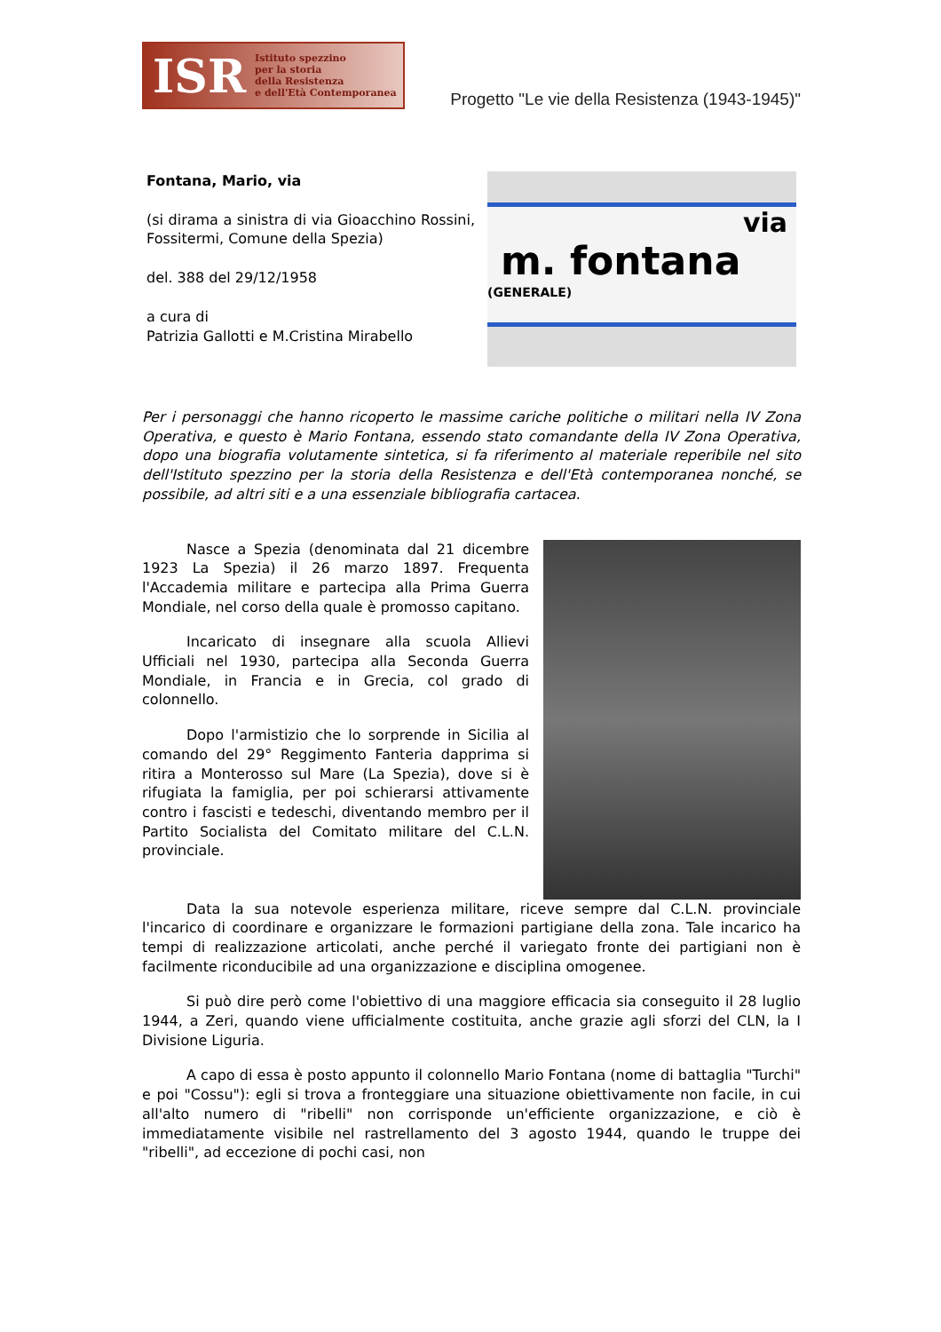ISR Istituto spezzino
per la storia
della Resistenza
e dell'Età Contemporanea
Progetto "Le vie della Resistenza (1943-1945)"
Fontana, Mario, via
(si dirama a sinistra di via Gioacchino Rossini, Fossitermi, Comune della Spezia)
del. 388 del 29/12/1958
a cura di
Patrizia Gallotti e M.Cristina Mirabello
via
m. fontana (GENERALE)
Per i personaggi che hanno ricoperto le massime cariche politiche o militari nella IV Zona Operativa, e questo è Mario Fontana, essendo stato comandante della IV Zona Operativa, dopo una biografia volutamente sintetica, si fa riferimento al materiale reperibile nel sito dell'Istituto spezzino per la storia della Resistenza e dell'Età contemporanea nonché, se possibile, ad altri siti e a una essenziale bibliografia cartacea.
Nasce a Spezia (denominata dal 21 dicembre 1923 La Spezia) il 26 marzo 1897. Frequenta l'Accademia militare e partecipa alla Prima Guerra Mondiale, nel corso della quale è promosso capitano.
Incaricato di insegnare alla scuola Allievi Ufficiali nel 1930, partecipa alla Seconda Guerra Mondiale, in Francia e in Grecia, col grado di colonnello.
Dopo l'armistizio che lo sorprende in Sicilia al comando del 29° Reggimento Fanteria dapprima si ritira a Monterosso sul Mare (La Spezia), dove si è rifugiata la famiglia, per poi schierarsi attivamente contro i fascisti e tedeschi, diventando membro per il Partito Socialista del Comitato militare del C.L.N. provinciale.
Data la sua notevole esperienza militare, riceve sempre dal C.L.N. provinciale l'incarico di coordinare e organizzare le formazioni partigiane della zona. Tale incarico ha tempi di realizzazione articolati, anche perché il variegato fronte dei partigiani non è facilmente riconducibile ad una organizzazione e disciplina omogenee.
Si può dire però come l'obiettivo di una maggiore efficacia sia conseguito il 28 luglio 1944, a Zeri, quando viene ufficialmente costituita, anche grazie agli sforzi del CLN, la I Divisione Liguria.
A capo di essa è posto appunto il colonnello Mario Fontana (nome di battaglia "Turchi" e poi "Cossu"): egli si trova a fronteggiare una situazione obiettivamente non facile, in cui all'alto numero di "ribelli" non corrisponde un'efficiente organizzazione, e ciò è immediatamente visibile nel rastrellamento del 3 agosto 1944, quando le truppe dei "ribelli", ad eccezione di pochi casi, non